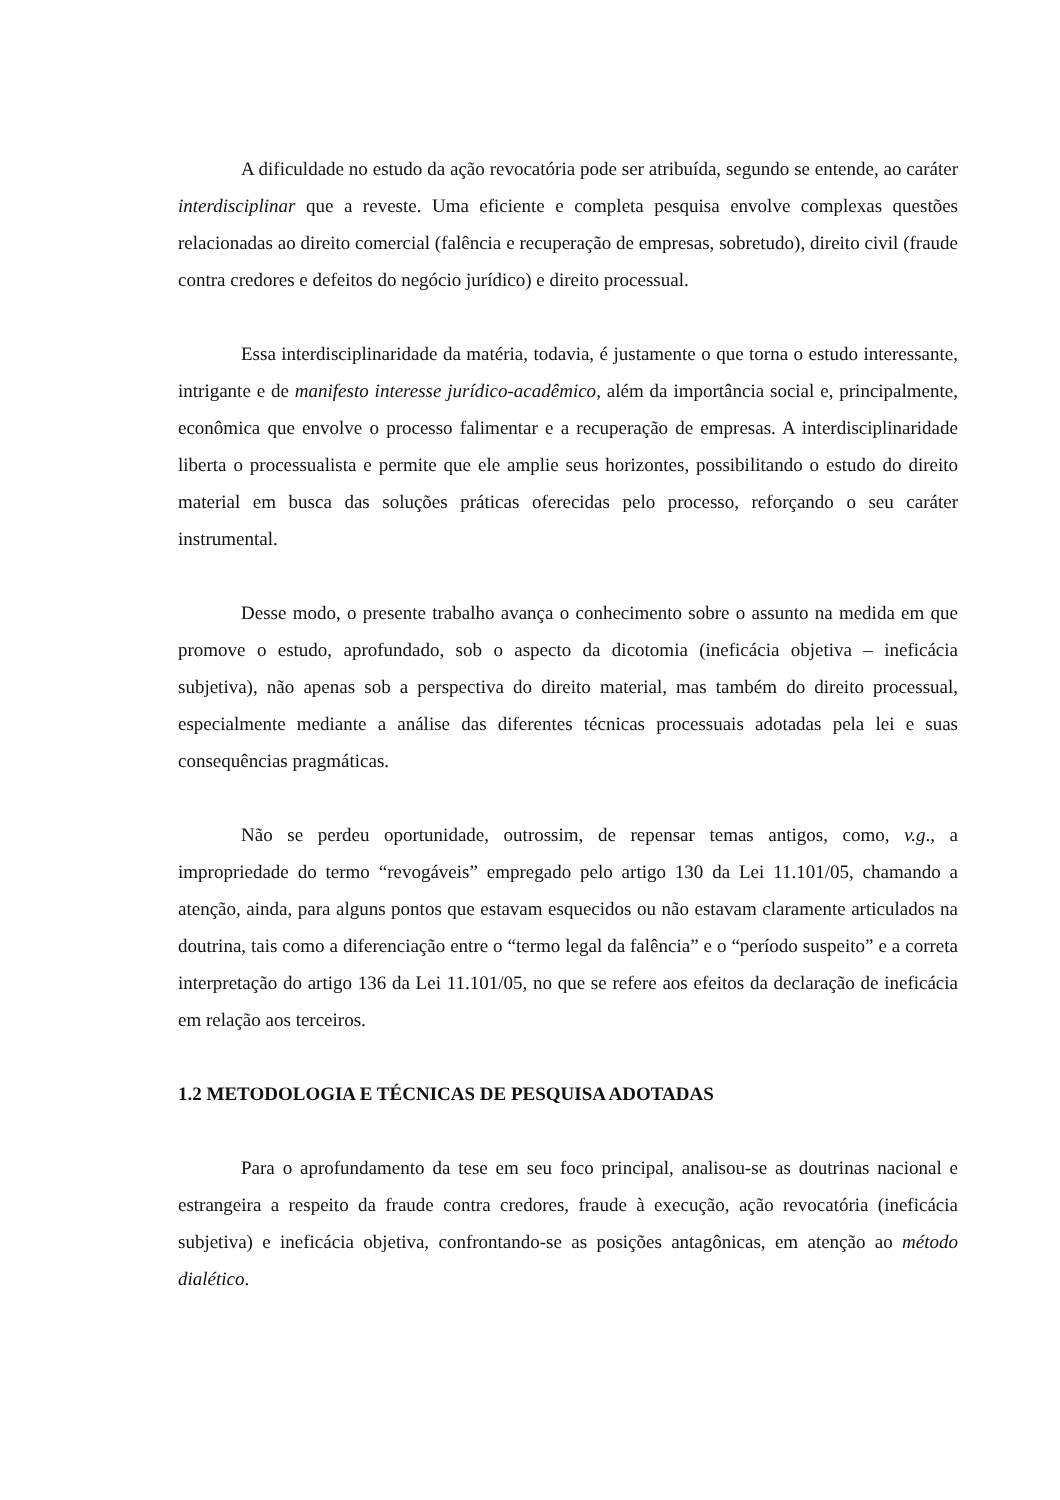A dificuldade no estudo da ação revocatória pode ser atribuída, segundo se entende, ao caráter interdisciplinar que a reveste. Uma eficiente e completa pesquisa envolve complexas questões relacionadas ao direito comercial (falência e recuperação de empresas, sobretudo), direito civil (fraude contra credores e defeitos do negócio jurídico) e direito processual.
Essa interdisciplinaridade da matéria, todavia, é justamente o que torna o estudo interessante, intrigante e de manifesto interesse jurídico-acadêmico, além da importância social e, principalmente, econômica que envolve o processo falimentar e a recuperação de empresas. A interdisciplinaridade liberta o processualista e permite que ele amplie seus horizontes, possibilitando o estudo do direito material em busca das soluções práticas oferecidas pelo processo, reforçando o seu caráter instrumental.
Desse modo, o presente trabalho avança o conhecimento sobre o assunto na medida em que promove o estudo, aprofundado, sob o aspecto da dicotomia (ineficácia objetiva – ineficácia subjetiva), não apenas sob a perspectiva do direito material, mas também do direito processual, especialmente mediante a análise das diferentes técnicas processuais adotadas pela lei e suas consequências pragmáticas.
Não se perdeu oportunidade, outrossim, de repensar temas antigos, como, v.g., a impropriedade do termo “revogáveis” empregado pelo artigo 130 da Lei 11.101/05, chamando a atenção, ainda, para alguns pontos que estavam esquecidos ou não estavam claramente articulados na doutrina, tais como a diferenciação entre o “termo legal da falência” e o “período suspeito” e a correta interpretação do artigo 136 da Lei 11.101/05, no que se refere aos efeitos da declaração de ineficácia em relação aos terceiros.
1.2 METODOLOGIA E TÉCNICAS DE PESQUISA ADOTADAS
Para o aprofundamento da tese em seu foco principal, analisou-se as doutrinas nacional e estrangeira a respeito da fraude contra credores, fraude à execução, ação revocatória (ineficácia subjetiva) e ineficácia objetiva, confrontando-se as posições antagônicas, em atenção ao método dialético.